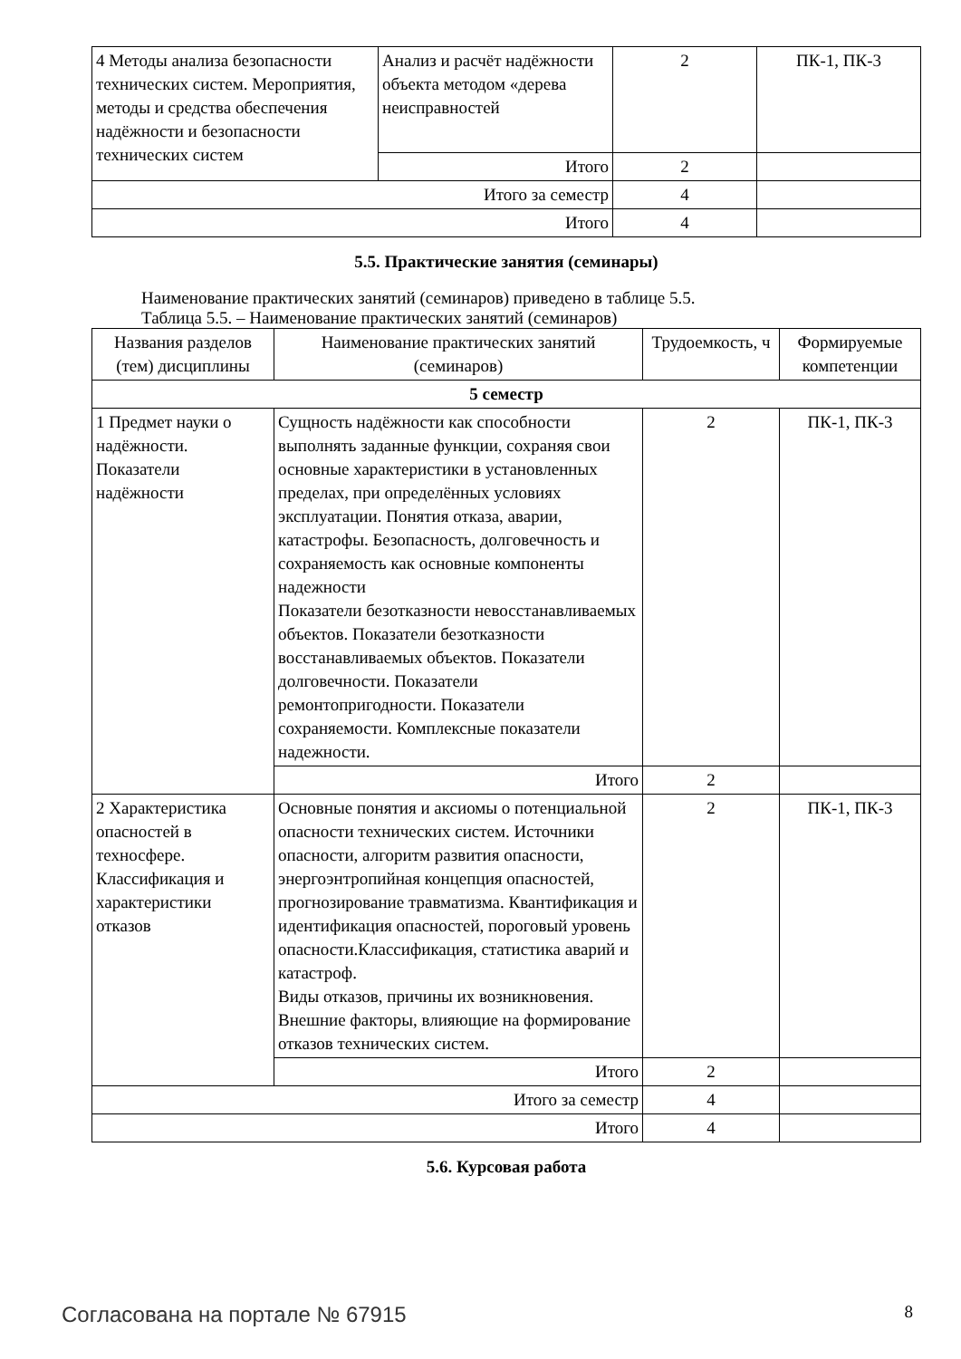| 4 Методы анализа безопасности технических систем. Мероприятия, методы и средства обеспечения надёжности и безопасности технических систем | Анализ и расчёт надёжности объекта методом «дерева неисправностей | 2 | ПК-1, ПК-3 |
| | Итого | 2 | |
| Итого за семестр | | 4 | |
| Итого | | 4 | |
5.5. Практические занятия (семинары)
Наименование практических занятий (семинаров) приведено в таблице 5.5.
Таблица 5.5. – Наименование практических занятий (семинаров)
| Названия разделов (тем) дисциплины | Наименование практических занятий (семинаров) | Трудоемкость, ч | Формируемые компетенции |
| --- | --- | --- | --- |
| 5 семестр | | | |
| 1 Предмет науки о надёжности. Показатели надёжности | Сущность надёжности как способности выполнять заданные функции, сохраняя свои основные характеристики в установленных пределах, при определённых условиях эксплуатации. Понятия отказа, аварии, катастрофы. Безопасность, долговечность и сохраняемость как основные компоненты надежности Показатели безотказности невосстанавливаемых объектов. Показатели безотказности восстанавливаемых объектов. Показатели долговечности. Показатели ремонтопригодности. Показатели сохраняемости. Комплексные показатели надежности. | 2 | ПК-1, ПК-3 |
| | Итого | 2 | |
| 2 Характеристика опасностей в техносфере. Классификация и характеристики отказов | Основные понятия и аксиомы о потенциальной опасности технических систем. Источники опасности, алгоритм развития опасности, энергоэнтропийная концепция опасностей, прогнозирование травматизма. Квантификация и идентификация опасностей, пороговый уровень опасности.Классификация, статистика аварий и катастроф. Виды отказов, причины их возникновения. Внешние факторы, влияющие на формирование отказов технических систем. | 2 | ПК-1, ПК-3 |
| | Итого | 2 | |
| Итого за семестр | | 4 | |
| Итого | | 4 | |
5.6. Курсовая работа
Согласована на портале № 67915 8